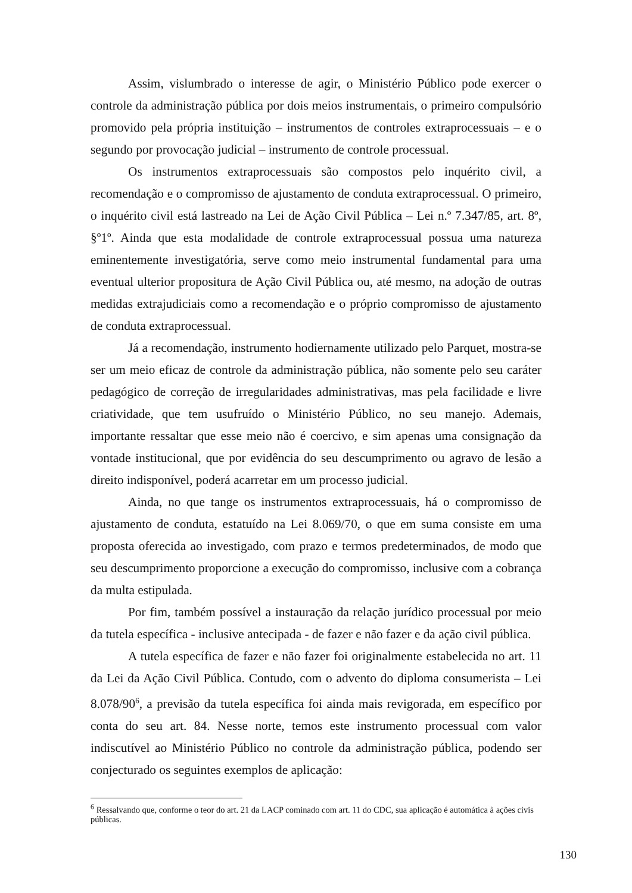Assim, vislumbrado o interesse de agir, o Ministério Público pode exercer o controle da administração pública por dois meios instrumentais, o primeiro compulsório promovido pela própria instituição – instrumentos de controles extraprocessuais – e o segundo por provocação judicial – instrumento de controle processual.
Os instrumentos extraprocessuais são compostos pelo inquérito civil, a recomendação e o compromisso de ajustamento de conduta extraprocessual. O primeiro, o inquérito civil está lastreado na Lei de Ação Civil Pública – Lei n.º 7.347/85, art. 8º, §º1º. Ainda que esta modalidade de controle extraprocessual possua uma natureza eminentemente investigatória, serve como meio instrumental fundamental para uma eventual ulterior propositura de Ação Civil Pública ou, até mesmo, na adoção de outras medidas extrajudiciais como a recomendação e o próprio compromisso de ajustamento de conduta extraprocessual.
Já a recomendação, instrumento hodiernamente utilizado pelo Parquet, mostra-se ser um meio eficaz de controle da administração pública, não somente pelo seu caráter pedagógico de correção de irregularidades administrativas, mas pela facilidade e livre criatividade, que tem usufruído o Ministério Público, no seu manejo. Ademais, importante ressaltar que esse meio não é coercivo, e sim apenas uma consignação da vontade institucional, que por evidência do seu descumprimento ou agravo de lesão a direito indisponível, poderá acarretar em um processo judicial.
Ainda, no que tange os instrumentos extraprocessuais, há o compromisso de ajustamento de conduta, estatuído na Lei 8.069/70, o que em suma consiste em uma proposta oferecida ao investigado, com prazo e termos predeterminados, de modo que seu descumprimento proporcione a execução do compromisso, inclusive com a cobrança da multa estipulada.
Por fim, também possível a instauração da relação jurídico processual por meio da tutela específica - inclusive antecipada - de fazer e não fazer e da ação civil pública.
A tutela específica de fazer e não fazer foi originalmente estabelecida no art. 11 da Lei da Ação Civil Pública. Contudo, com o advento do diploma consumerista – Lei 8.078/90<sup>6</sup>, a previsão da tutela específica foi ainda mais revigorada, em específico por conta do seu art. 84. Nesse norte, temos este instrumento processual com valor indiscutível ao Ministério Público no controle da administração pública, podendo ser conjecturado os seguintes exemplos de aplicação:
<sup>6</sup> Ressalvando que, conforme o teor do art. 21 da LACP cominado com art. 11 do CDC, sua aplicação é automática à ações civis públicas.
130